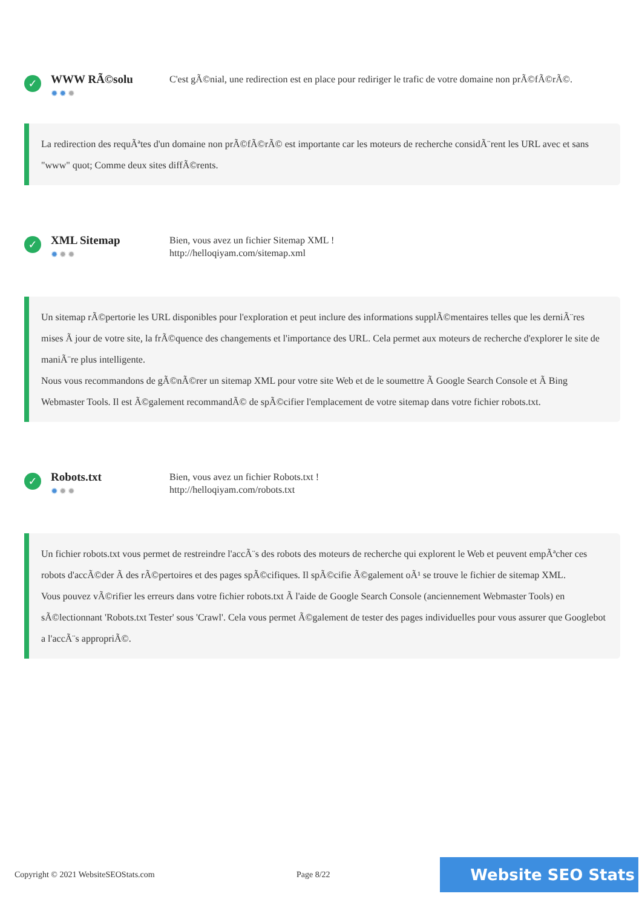✓
WWW RÃ©solu
✹✹✹
C'est gÃ©nial, une redirection est en place pour rediriger le trafic de votre domaine non prÃ©fÃ©rÃ©.
La redirection des requÃªtes d'un domaine non prÃ©fÃ©rÃ© est importante car les moteurs de recherche considÃ¨rent les URL avec et sans "www" quot; Comme deux sites diffÃ©rents.
✓
XML Sitemap
✹✹✹
Bien, vous avez un fichier Sitemap XML !
http://helloqiyam.com/sitemap.xml
Un sitemap rÃ©pertorie les URL disponibles pour l'exploration et peut inclure des informations supplÃ©mentaires telles que les derniÃ¨res mises Ã jour de votre site, la frÃ©quence des changements et l'importance des URL. Cela permet aux moteurs de recherche d'explorer le site de maniÃ¨re plus intelligente.
Nous vous recommandons de gÃ©nÃ©rer un sitemap XML pour votre site Web et de le soumettre Ã Google Search Console et Ã Bing Webmaster Tools. Il est Ã©galement recommandÃ© de spÃ©cifier l'emplacement de votre sitemap dans votre fichier robots.txt.
✓
Robots.txt
✹✹✹
Bien, vous avez un fichier Robots.txt !
http://helloqiyam.com/robots.txt
Un fichier robots.txt vous permet de restreindre l'accÃ¨s des robots des moteurs de recherche qui explorent le Web et peuvent empÃªcher ces robots d'accÃ©der Ã des rÃ©pertoires et des pages spÃ©cifiques. Il spÃ©cifie Ã©galement oÃ¹ se trouve le fichier de sitemap XML.
Vous pouvez vÃ©rifier les erreurs dans votre fichier robots.txt Ã l'aide de Google Search Console (anciennement Webmaster Tools) en sÃ©lectionnant 'Robots.txt Tester' sous 'Crawl'. Cela vous permet Ã©galement de tester des pages individuelles pour vous assurer que Googlebot a l'accÃ¨s appropriÃ©.
Copyright © 2021 WebsiteSEOStats.com Page 8/22 Website SEO Stats